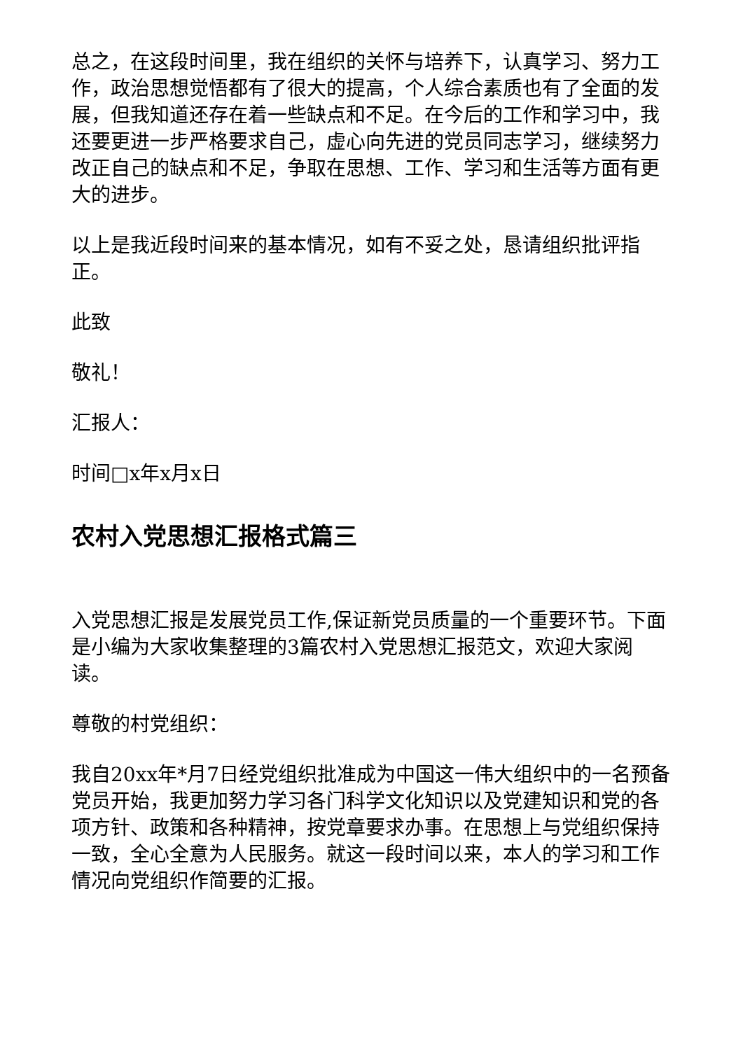总之，在这段时间里，我在组织的关怀与培养下，认真学习、努力工作，政治思想觉悟都有了很大的提高，个人综合素质也有了全面的发展，但我知道还存在着一些缺点和不足。在今后的工作和学习中，我还要更进一步严格要求自己，虚心向先进的党员同志学习，继续努力改正自己的缺点和不足，争取在思想、工作、学习和生活等方面有更大的进步。
以上是我近段时间来的基本情况，如有不妥之处，恳请组织批评指正。
此致
敬礼！
汇报人：
时间□x年x月x日
农村入党思想汇报格式篇三
入党思想汇报是发展党员工作,保证新党员质量的一个重要环节。下面是小编为大家收集整理的3篇农村入党思想汇报范文，欢迎大家阅读。
尊敬的村党组织：
我自20xx年*月7日经党组织批准成为中国这一伟大组织中的一名预备党员开始，我更加努力学习各门科学文化知识以及党建知识和党的各项方针、政策和各种精神，按党章要求办事。在思想上与党组织保持一致，全心全意为人民服务。就这一段时间以来，本人的学习和工作情况向党组织作简要的汇报。